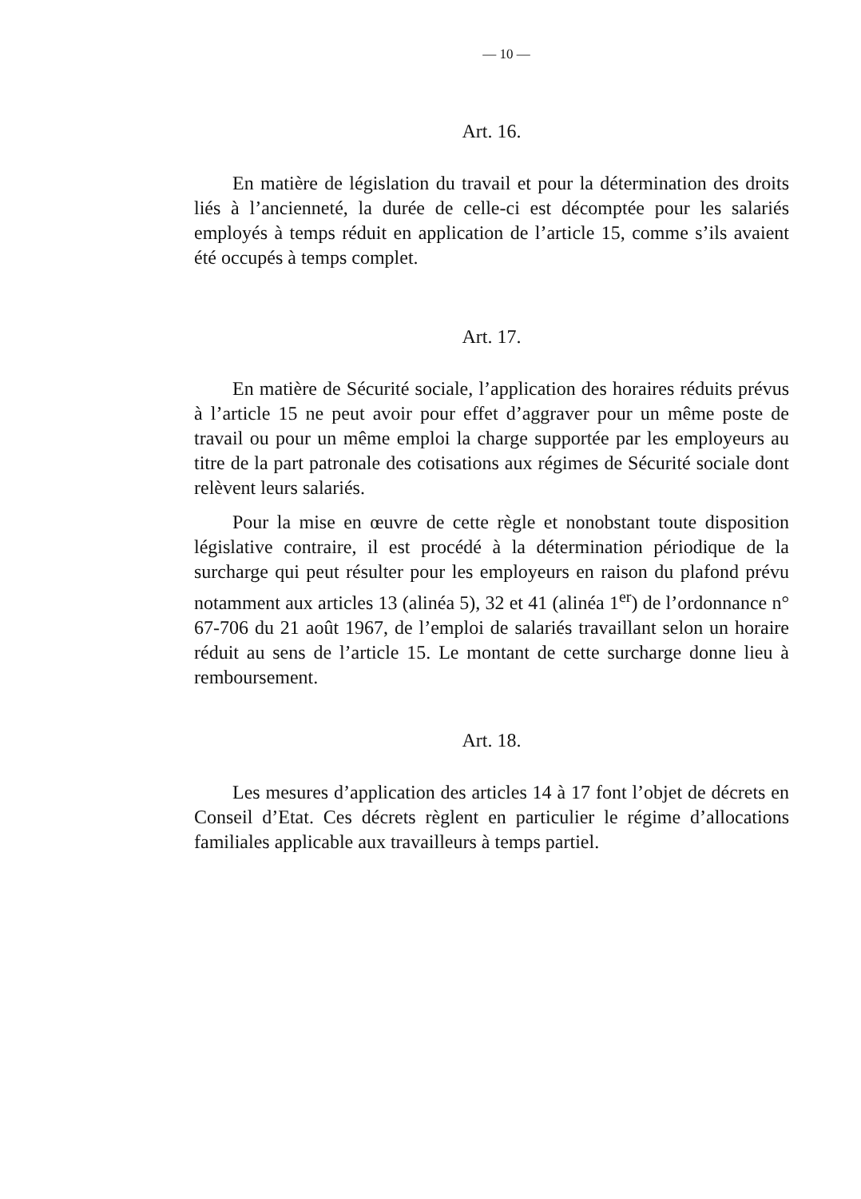— 10 —
Art. 16.
En matière de législation du travail et pour la détermination des droits liés à l’ancienneté, la durée de celle-ci est décomptée pour les salariés employés à temps réduit en application de l’article 15, comme s’ils avaient été occupés à temps complet.
Art. 17.
En matière de Sécurité sociale, l’application des horaires réduits prévus à l’article 15 ne peut avoir pour effet d’aggraver pour un même poste de travail ou pour un même emploi la charge supportée par les employeurs au titre de la part patronale des cotisations aux régimes de Sécurité sociale dont relèvent leurs salariés.
Pour la mise en œuvre de cette règle et nonobstant toute disposition législative contraire, il est procédé à la détermination périodique de la surcharge qui peut résulter pour les employeurs en raison du plafond prévu notamment aux articles 13 (alinéa 5), 32 et 41 (alinéa 1<sup>er</sup>) de l’ordonnance n° 67-706 du 21 août 1967, de l’emploi de salariés travaillant selon un horaire réduit au sens de l’article 15. Le montant de cette surcharge donne lieu à remboursement.
Art. 18.
Les mesures d’application des articles 14 à 17 font l’objet de décrets en Conseil d’Etat. Ces décrets règlent en particulier le régime d’allocations familiales applicable aux travailleurs à temps partiel.